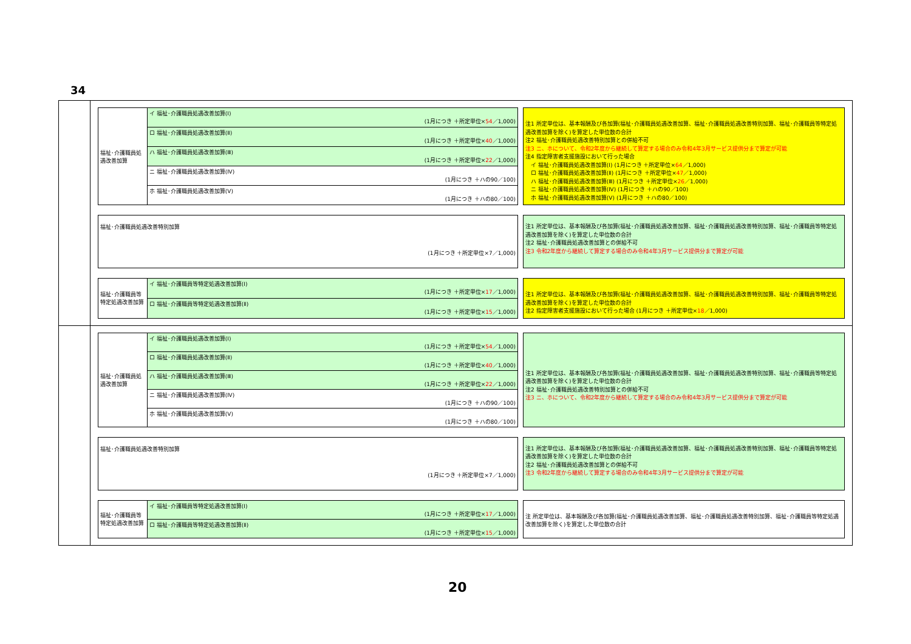34
| 福祉･介護職員処遇改善加算 | イ 福祉･介護職員処遇改善加算(Ⅰ) (1月につき ＋所定単位× 54 ／1,000) |
| | ロ 福祉･介護職員処遇改善加算(Ⅱ) (1月につき ＋所定単位× 40 ／1,000) |
| | ハ 福祉･介護職員処遇改善加算(Ⅲ) (1月につき ＋所定単位× 22 ／1,000) |
| | ニ 福祉･介護職員処遇改善加算(Ⅳ) (1月につき ＋ハの90／100) |
| | ホ 福祉･介護職員処遇改善加算(Ⅴ) (1月につき ＋ハの80／100) |
注1 所定単位は、基本報酬及び各加算(福祉･介護職員処遇改善加算、福祉･介護職員処遇改善特別加算、福祉･介護職員等特定処遇改善加算を除く)を算定した単位数の合計
注2 福祉･介護職員処遇改善特別加算との併給不可
注3 ニ、ホについて、令和2年度から継続して算定する場合のみ令和4年3月サービス提供分まで算定が可能
注4 指定障害者支援施設において行った場合
　イ 福祉･介護職員処遇改善加算(Ⅰ) (1月につき ＋所定単位×64／1,000)
　ロ 福祉･介護職員処遇改善加算(Ⅱ) (1月につき ＋所定単位×47／1,000)
　ハ 福祉･介護職員処遇改善加算(Ⅲ) (1月につき ＋所定単位×26／1,000)
　ニ 福祉･介護職員処遇改善加算(Ⅳ) (1月につき ＋ハの90／100)
　ホ 福祉･介護職員処遇改善加算(Ⅴ) (1月につき ＋ハの80／100)
| 福祉･介護職員処遇改善特別加算 (1月につき ＋所定単位×7／1,000) |
注1 所定単位は、基本報酬及び各加算(福祉･介護職員処遇改善加算、福祉･介護職員処遇改善特別加算、福祉･介護職員等特定処遇改善加算を除く)を算定した単位数の合計
注2 福祉･介護職員処遇改善加算との併給不可
注3 令和2年度から継続して算定する場合のみ令和4年3月サービス提供分まで算定が可能
| 福祉･介護職員等特定処遇改善加算 | イ 福祉･介護職員等特定処遇改善加算(Ⅰ) (1月につき ＋所定単位× 17 ／1,000) |
| | ロ 福祉･介護職員等特定処遇改善加算(Ⅱ) (1月につき ＋所定単位× 15 ／1,000) |
注1 所定単位は、基本報酬及び各加算(福祉･介護職員処遇改善加算、福祉･介護職員処遇改善特別加算、福祉･介護職員等特定処遇改善加算を除く)を算定した単位数の合計
注2 指定障害者支援施設において行った場合 (1月につき ＋所定単位×18／1,000)
| 福祉･介護職員処遇改善加算 | イ 福祉･介護職員処遇改善加算(Ⅰ) (1月につき ＋所定単位× 54 ／1,000) |
| | ロ 福祉･介護職員処遇改善加算(Ⅱ) (1月につき ＋所定単位× 40 ／1,000) |
| | ハ 福祉･介護職員処遇改善加算(Ⅲ) (1月につき ＋所定単位× 22 ／1,000) |
| | ニ 福祉･介護職員処遇改善加算(Ⅳ) (1月につき ＋ハの90／100) |
| | ホ 福祉･介護職員処遇改善加算(Ⅴ) (1月につき ＋ハの80／100) |
注1 所定単位は、基本報酬及び各加算(福祉･介護職員処遇改善加算、福祉･介護職員処遇改善特別加算、福祉･介護職員等特定処遇改善加算を除く)を算定した単位数の合計
注2 福祉･介護職員処遇改善特別加算との併給不可
注3 ニ、ホについて、令和2年度から継続して算定する場合のみ令和4年3月サービス提供分まで算定が可能
| 福祉･介護職員処遇改善特別加算 (1月につき ＋所定単位×7／1,000) |
注1 所定単位は、基本報酬及び各加算(福祉･介護職員処遇改善加算、福祉･介護職員処遇改善特別加算、福祉･介護職員等特定処遇改善加算を除く)を算定した単位数の合計
注2 福祉･介護職員処遇改善加算との併給不可
注3 令和2年度から継続して算定する場合のみ令和4年3月サービス提供分まで算定が可能
| 福祉･介護職員等特定処遇改善加算 | イ 福祉･介護職員等特定処遇改善加算(Ⅰ) (1月につき ＋所定単位× 17 ／1,000) |
| | ロ 福祉･介護職員等特定処遇改善加算(Ⅱ) (1月につき ＋所定単位× 15 ／1,000) |
注 所定単位は、基本報酬及び各加算(福祉･介護職員処遇改善加算、福祉･介護職員処遇改善特別加算、福祉･介護職員等特定処遇改善加算を除く)を算定した単位数の合計
20